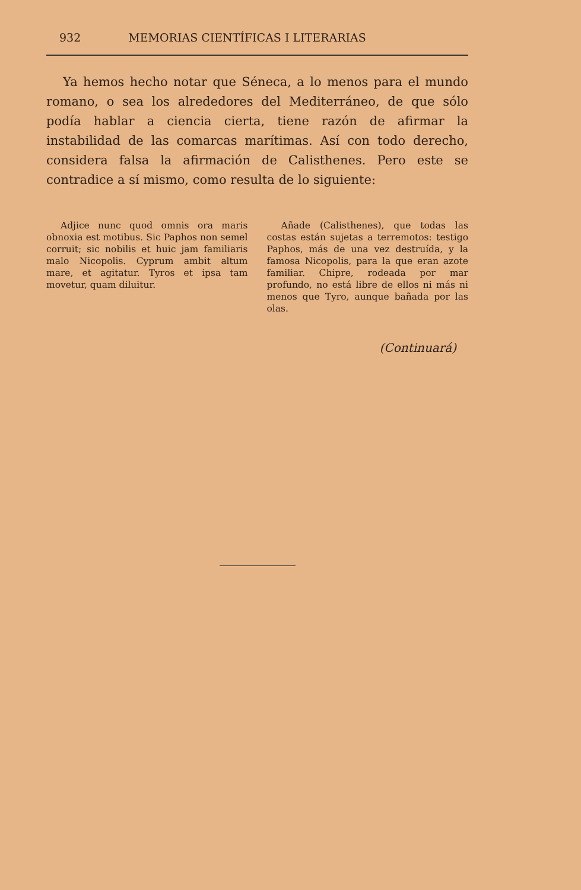932 MEMORIAS CIENTÍFICAS I LITERARIAS
Ya hemos hecho notar que Séneca, a lo menos para el mundo romano, o sea los alrededores del Mediterráneo, de que sólo podía hablar a ciencia cierta, tiene razón de afirmar la instabilidad de las comarcas marítimas. Así con todo derecho, considera falsa la afirmación de Calisthenes. Pero este se contradice a sí mismo, como resulta de lo siguiente:
Adjice nunc quod omnis ora maris obnoxia est motibus. Sic Paphos non semel corruit; sic nobilis et huic jam familiaris malo Nicopolis. Cyprum ambit altum mare, et agitatur. Tyros et ipsa tam movetur, quam diluitur.
Añade (Calisthenes), que todas las costas están sujetas a terremotos: testigo Paphos, más de una vez destruída, y la famosa Nicopolis, para la que eran azote familiar. Chipre, rodeada por mar profundo, no está libre de ellos ni más ni menos que Tyro, aunque bañada por las olas.
(Continuará)